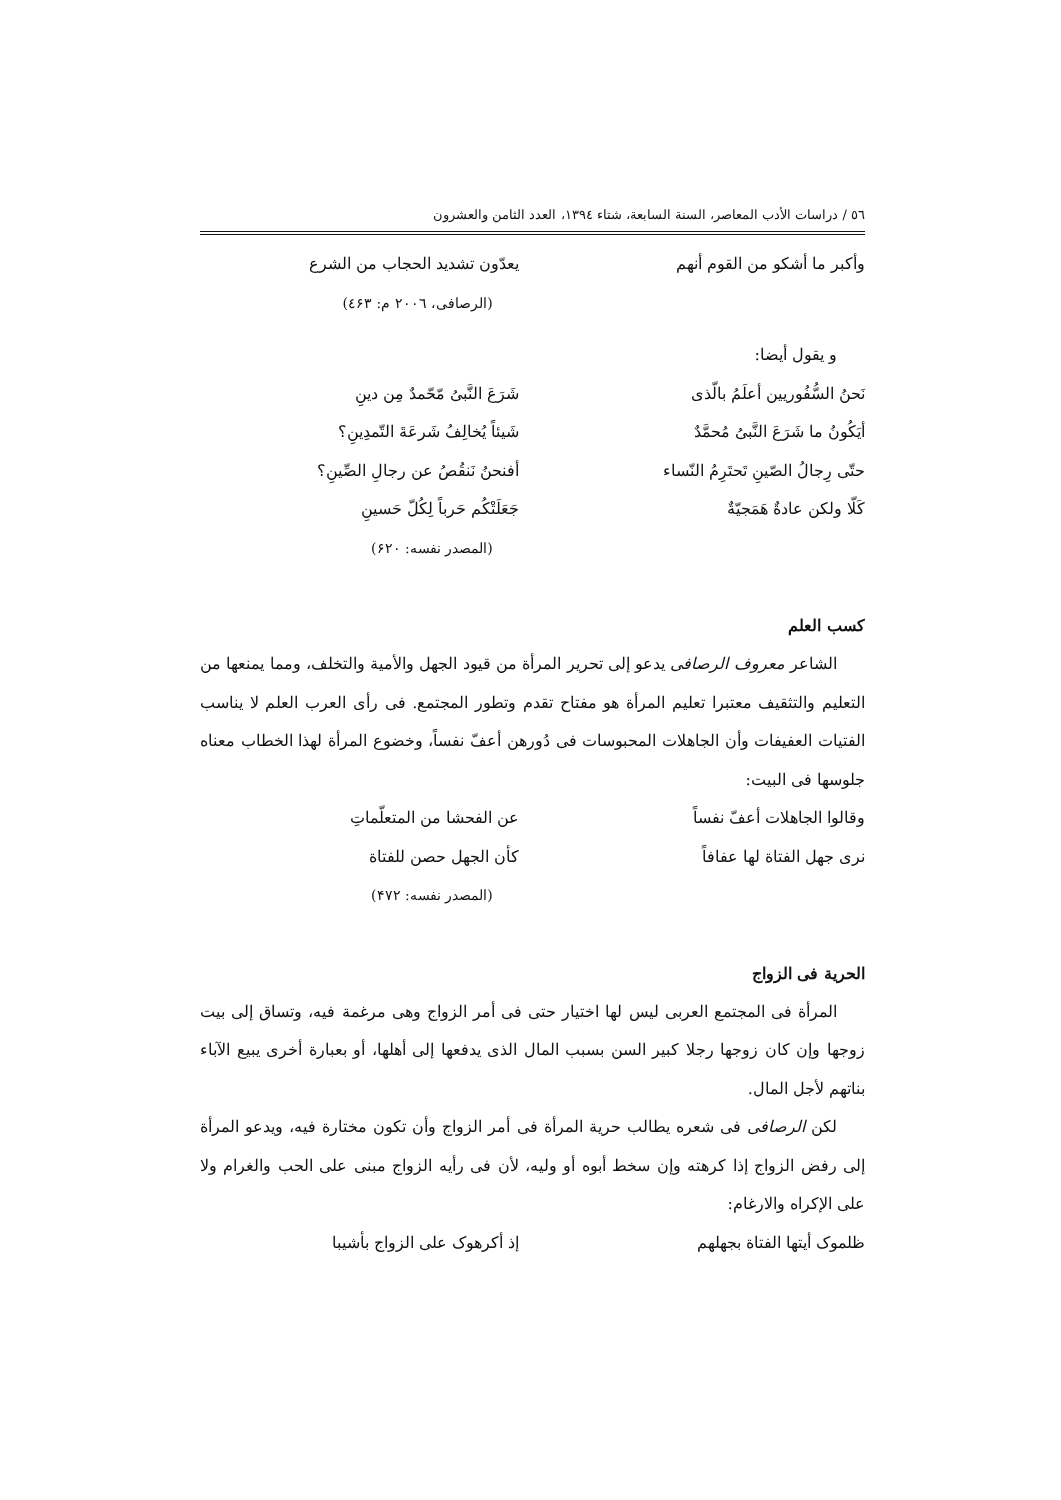٥٦ / دراسات الأدب المعاصر، السنة السابعة، شتاء ١٣٩٤، العدد الثامن والعشرون
وأكبر ما أشكو من القوم أنهم يعدّون تشديد الحجاب من الشرع
(الرصافی، ٢٠٠٦ م: ٤۶٣)
و يقول أيضا:
نَحنُ السُّفُوريين أعلَمُ بالّذى شَرَعَ النَّبىُ مّحّمدٌ مِن دينِ
أيَكُونُ ما شَرَعَ النَّبىُ مُحمَّدٌ شَيئاً يُخالِفُ شَرعَةَ التّمدِينِ؟
حتّى رِجالُ الصّينِ تَحتَرِمُ النّساء أفنحنُ نَنقُصُ عن رجالِ الصِّينِ؟
كَلّا ولكن عادةٌ هَمَجيّةٌ جَعَلَتْكُم حَرباً لِكُلّ حَسينِ
(المصدر نفسه: ۶٢٠)
كسب العلم
الشاعر معروف الرصافی يدعو إلى تحرير المرأة من قيود الجهل والأمية والتخلف، ومما يمنعها من التعليم والتثقيف معتبرا تعليم المرأة هو مفتاح تقدم وتطور المجتمع. فی رأی العرب العلم لا يناسب الفتيات العفيفات وأن الجاهلات المحبوسات فی دُورهن أعفّ نفساً، وخضوع المرأة لهذا الخطاب معناه جلوسها فی البيت:
وقالوا الجاهلات أعفّ نفساً عن الفحشا من المتعلّماتِ
نرى جهل الفتاة لها عفافاً كأن الجهل حصن للفتاة
(المصدر نفسه: ۴٧٢)
الحرية فی الزواج
المرأة فی المجتمع العربی ليس لها اختيار حتی فی أمر الزواج وهی مرغمة فيه، وتساق إلی بيت زوجها وإن كان زوجها رجلا كبير السن بسبب المال الذی يدفعها إلی أهلها، أو بعبارة أخرى يبيع الآباء بناتهم لأجل المال.
لكن الرصافی فی شعره يطالب حرية المرأة فی أمر الزواج وأن تكون مختارة فيه، ويدعو المرأة إلى رفض الزواج إذا كرهته وإن سخط أبوه أو وليه، لأن فی رأيه الزواج مبنی على الحب والغرام ولا على الإكراه والارغام:
ظلموک أيتها الفتاة بجهلهم إذ أكرهوک علی الزواج بأشيبا